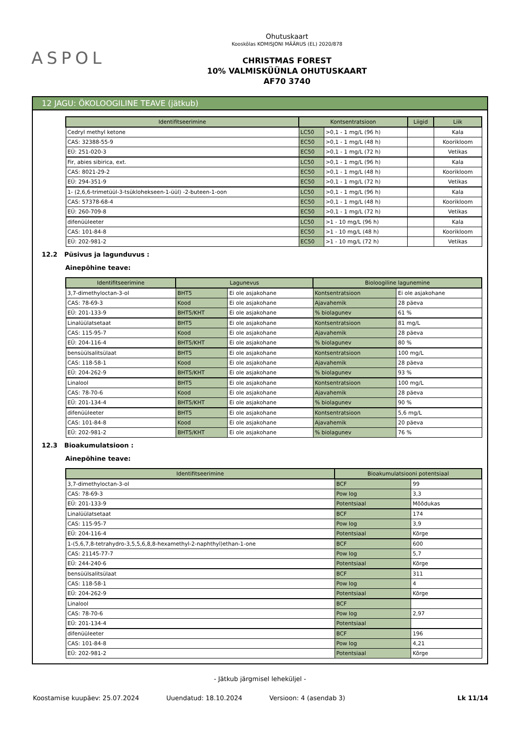ASPOL
Ohutuskaart
Kooskõlas KOMISJONI MÄÄRUS (EL) 2020/878
CHRISTMAS FOREST
10% VALMISKÜÜNLA OHUTUSKAART
AF70 3740
12 JAGU: ÖKOLOOGILINE TEAVE (jätkub)
| Identifitseerimine | Kontsentratsioon | | Liigid | Liik |
| --- | --- | --- | --- | --- |
| Cedryl methyl ketone | LC50 | >0,1 - 1 mg/L (96 h) | | Kala |
| CAS: 32388-55-9 | EC50 | >0,1 - 1 mg/L (48 h) | | Koorikloom |
| EÜ: 251-020-3 | EC50 | >0,1 - 1 mg/L (72 h) | | Vetikas |
| Fir, abies sibirica, ext. | LC50 | >0,1 - 1 mg/L (96 h) | | Kala |
| CAS: 8021-29-2 | EC50 | >0,1 - 1 mg/L (48 h) | | Koorikloom |
| EÜ: 294-351-9 | EC50 | >0,1 - 1 mg/L (72 h) | | Vetikas |
| 1- (2,6,6-trimetüül-3-tsüklohekseen-1-üül) -2-buteen-1-oon | LC50 | >0,1 - 1 mg/L (96 h) | | Kala |
| CAS: 57378-68-4 | EC50 | >0,1 - 1 mg/L (48 h) | | Koorikloom |
| EÜ: 260-709-8 | EC50 | >0,1 - 1 mg/L (72 h) | | Vetikas |
| difenüüleeter | LC50 | >1 - 10 mg/L (96 h) | | Kala |
| CAS: 101-84-8 | EC50 | >1 - 10 mg/L (48 h) | | Koorikloom |
| EÜ: 202-981-2 | EC50 | >1 - 10 mg/L (72 h) | | Vetikas |
12.2 Püsivus ja lagunduvus :
Ainepõhine teave:
| Identifitseerimine | Lagunevus | | Bioloogiline lagunemine | |
| --- | --- | --- | --- | --- |
| 3,7-dimethyloctan-3-ol | BHT5 | Ei ole asjakohane | Kontsentratsioon | Ei ole asjakohane |
| CAS: 78-69-3 | Kood | Ei ole asjakohane | Ajavahemik | 28 päeva |
| EÜ: 201-133-9 | BHT5/KHT | Ei ole asjakohane | % biolagunev | 61 % |
| Linalüülatsetaat | BHT5 | Ei ole asjakohane | Kontsentratsioon | 81 mg/L |
| CAS: 115-95-7 | Kood | Ei ole asjakohane | Ajavahemik | 28 päeva |
| EÜ: 204-116-4 | BHT5/KHT | Ei ole asjakohane | % biolagunev | 80 % |
| bensüülsalitsülaat | BHT5 | Ei ole asjakohane | Kontsentratsioon | 100 mg/L |
| CAS: 118-58-1 | Kood | Ei ole asjakohane | Ajavahemik | 28 päeva |
| EÜ: 204-262-9 | BHT5/KHT | Ei ole asjakohane | % biolagunev | 93 % |
| Linalool | BHT5 | Ei ole asjakohane | Kontsentratsioon | 100 mg/L |
| CAS: 78-70-6 | Kood | Ei ole asjakohane | Ajavahemik | 28 päeva |
| EÜ: 201-134-4 | BHT5/KHT | Ei ole asjakohane | % biolagunev | 90 % |
| difenüüleeter | BHT5 | Ei ole asjakohane | Kontsentratsioon | 5,6 mg/L |
| CAS: 101-84-8 | Kood | Ei ole asjakohane | Ajavahemik | 20 päeva |
| EÜ: 202-981-2 | BHT5/KHT | Ei ole asjakohane | % biolagunev | 76 % |
12.3 Bioakumulatsioon :
Ainepõhine teave:
| Identifitseerimine | Bioakumulatsiooni potentsiaal | |
| --- | --- | --- |
| 3,7-dimethyloctan-3-ol | BCF | 99 |
| CAS: 78-69-3 | Pow log | 3,3 |
| EÜ: 201-133-9 | Potentsiaal | Mõõdukas |
| Linalüülatsetaat | BCF | 174 |
| CAS: 115-95-7 | Pow log | 3,9 |
| EÜ: 204-116-4 | Potentsiaal | Kõrge |
| 1-(5,6,7,8-tetrahydro-3,5,5,6,8,8-hexamethyl-2-naphthyl)ethan-1-one | BCF | 600 |
| CAS: 21145-77-7 | Pow log | 5,7 |
| EÜ: 244-240-6 | Potentsiaal | Kõrge |
| bensüülsalitsülaat | BCF | 311 |
| CAS: 118-58-1 | Pow log | 4 |
| EÜ: 204-262-9 | Potentsiaal | Kõrge |
| Linalool | BCF | |
| CAS: 78-70-6 | Pow log | 2,97 |
| EÜ: 201-134-4 | Potentsiaal | |
| difenüüleeter | BCF | 196 |
| CAS: 101-84-8 | Pow log | 4,21 |
| EÜ: 202-981-2 | Potentsiaal | Kõrge |
- Jätkub järgmisel leheküljel -
Koostamise kuupäev: 25.07.2024 Uuendatud: 18.10.2024 Versioon: 4 (asendab 3) Lk 11/14